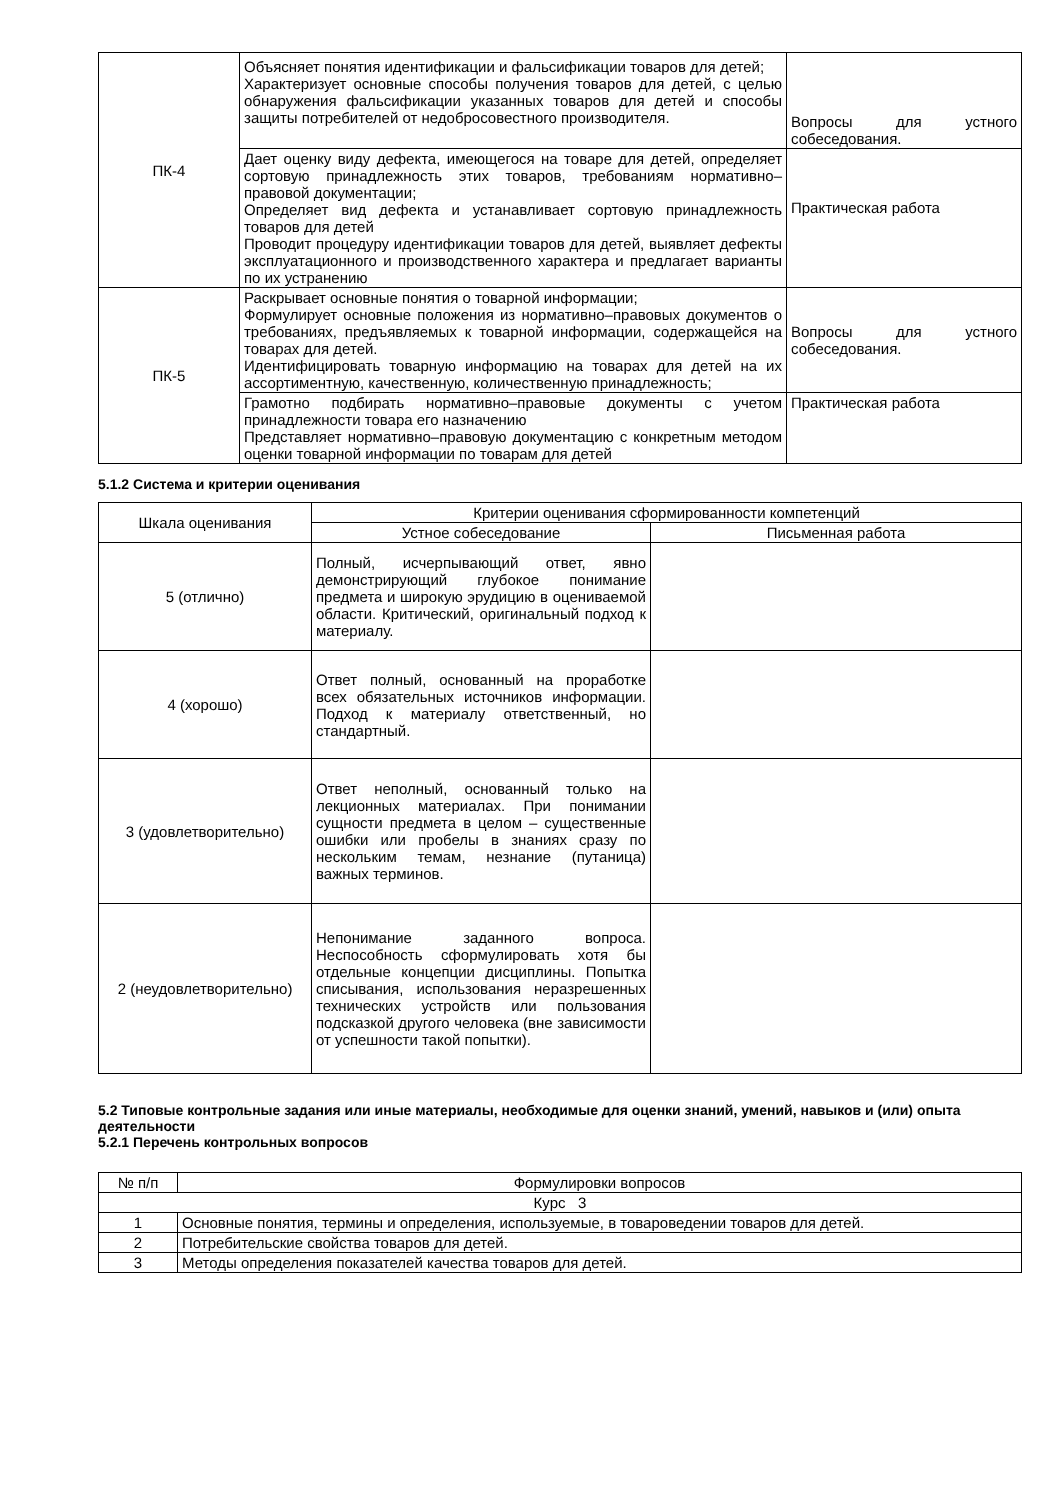| ПК-4 | Объясняет понятия идентификации и фальсификации товаров для детей; Характеризует основные способы получения товаров для детей, с целью обнаружения фальсификации указанных товаров для детей и способы защиты потребителей от недобросовестного производителя. | Вопросы для устного собеседования. |
| | Дает оценку виду дефекта, имеющегося на товаре для детей, определяет сортовую принадлежность этих товаров, требованиям нормативно–правовой документации; Определяет вид дефекта и устанавливает сортовую принадлежность товаров для детей Проводит процедуру идентификации товаров для детей, выявляет дефекты эксплуатационного и производственного характера и предлагает варианты по их устранению | Практическая работа |
| ПК-5 | Раскрывает основные понятия о товарной информации; Формулирует основные положения из нормативно–правовых документов о требованиях, предъявляемых к товарной информации, содержащейся на товарах для детей. Идентифицировать товарную информацию на товарах для детей на их ассортиментную, качественную, количественную принадлежность; | Вопросы для устного собеседования. |
| | Грамотно подбирать нормативно–правовые документы с учетом принадлежности товара его назначению Представляет нормативно–правовую документацию с конкретным методом оценки товарной информации по товарам для детей | Практическая работа |
5.1.2 Система и критерии оценивания
| Шкала оценивания | Критерии оценивания сформированности компетенций | |
| --- | --- | --- |
| | Устное собеседование | Письменная работа |
| 5 (отлично) | Полный, исчерпывающий ответ, явно демонстрирующий глубокое понимание предмета и широкую эрудицию в оцениваемой области. Критический, оригинальный подход к материалу. | |
| 4 (хорошо) | Ответ полный, основанный на проработке всех обязательных источников информации. Подход к материалу ответственный, но стандартный. | |
| 3 (удовлетворительно) | Ответ неполный, основанный только на лекционных материалах. При понимании сущности предмета в целом – существенные ошибки или пробелы в знаниях сразу по нескольким темам, незнание (путаница) важных терминов. | |
| 2 (неудовлетворительно) | Непонимание заданного вопроса. Неспособность сформулировать хотя бы отдельные концепции дисциплины. Попытка списывания, использования неразрешенных технических устройств или пользования подсказкой другого человека (вне зависимости от успешности такой попытки). | |
5.2 Типовые контрольные задания или иные материалы, необходимые для оценки знаний, умений, навыков и (или) опыта деятельности
5.2.1 Перечень контрольных вопросов
| № п/п | Формулировки вопросов |
| --- | --- |
| Курс 3 | |
| 1 | Основные понятия, термины и определения, используемые, в товароведении товаров для детей. |
| 2 | Потребительские свойства товаров для детей. |
| 3 | Методы определения показателей качества товаров для детей. |